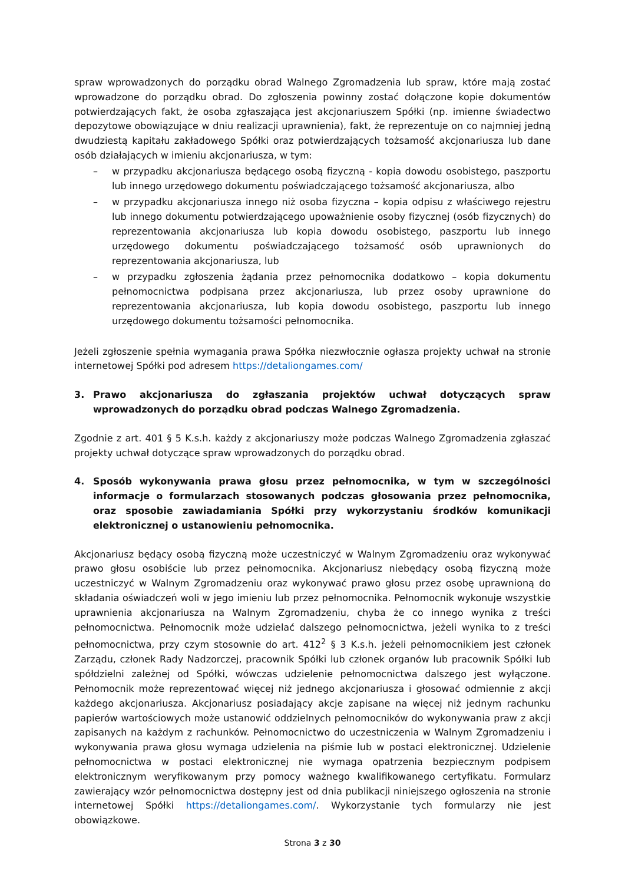spraw wprowadzonych do porządku obrad Walnego Zgromadzenia lub spraw, które mają zostać wprowadzone do porządku obrad. Do zgłoszenia powinny zostać dołączone kopie dokumentów potwierdzających fakt, że osoba zgłaszająca jest akcjonariuszem Spółki (np. imienne świadectwo depozytowe obowiązujące w dniu realizacji uprawnienia), fakt, że reprezentuje on co najmniej jedną dwudziestą kapitału zakładowego Spółki oraz potwierdzających tożsamość akcjonariusza lub dane osób działających w imieniu akcjonariusza, w tym:
– w przypadku akcjonariusza będącego osobą fizyczną - kopia dowodu osobistego, paszportu lub innego urzędowego dokumentu poświadczającego tożsamość akcjonariusza, albo
– w przypadku akcjonariusza innego niż osoba fizyczna – kopia odpisu z właściwego rejestru lub innego dokumentu potwierdzającego upoważnienie osoby fizycznej (osób fizycznych) do reprezentowania akcjonariusza lub kopia dowodu osobistego, paszportu lub innego urzędowego dokumentu poświadczającego tożsamość osób uprawnionych do reprezentowania akcjonariusza, lub
– w przypadku zgłoszenia żądania przez pełnomocnika dodatkowo – kopia dokumentu pełnomocnictwa podpisana przez akcjonariusza, lub przez osoby uprawnione do reprezentowania akcjonariusza, lub kopia dowodu osobistego, paszportu lub innego urzędowego dokumentu tożsamości pełnomocnika.
Jeżeli zgłoszenie spełnia wymagania prawa Spółka niezwłocznie ogłasza projekty uchwał na stronie internetowej Spółki pod adresem https://detaliongames.com/
3. Prawo akcjonariusza do zgłaszania projektów uchwał dotyczących spraw wprowadzonych do porządku obrad podczas Walnego Zgromadzenia.
Zgodnie z art. 401 § 5 K.s.h. każdy z akcjonariuszy może podczas Walnego Zgromadzenia zgłaszać projekty uchwał dotyczące spraw wprowadzonych do porządku obrad.
4. Sposób wykonywania prawa głosu przez pełnomocnika, w tym w szczególności informacje o formularzach stosowanych podczas głosowania przez pełnomocnika, oraz sposobie zawiadamiania Spółki przy wykorzystaniu środków komunikacji elektronicznej o ustanowieniu pełnomocnika.
Akcjonariusz będący osobą fizyczną może uczestniczyć w Walnym Zgromadzeniu oraz wykonywać prawo głosu osobiście lub przez pełnomocnika. Akcjonariusz niebędący osobą fizyczną może uczestniczyć w Walnym Zgromadzeniu oraz wykonywać prawo głosu przez osobę uprawnioną do składania oświadczeń woli w jego imieniu lub przez pełnomocnika. Pełnomocnik wykonuje wszystkie uprawnienia akcjonariusza na Walnym Zgromadzeniu, chyba że co innego wynika z treści pełnomocnictwa. Pełnomocnik może udzielać dalszego pełnomocnictwa, jeżeli wynika to z treści pełnomocnictwa, przy czym stosownie do art. 412<sup>2</sup> § 3 K.s.h. jeżeli pełnomocnikiem jest członek Zarządu, członek Rady Nadzorczej, pracownik Spółki lub członek organów lub pracownik Spółki lub spółdzielni zależnej od Spółki, wówczas udzielenie pełnomocnictwa dalszego jest wyłączone. Pełnomocnik może reprezentować więcej niż jednego akcjonariusza i głosować odmiennie z akcji każdego akcjonariusza. Akcjonariusz posiadający akcje zapisane na więcej niż jednym rachunku papierów wartościowych może ustanowić oddzielnych pełnomocników do wykonywania praw z akcji zapisanych na każdym z rachunków. Pełnomocnictwo do uczestniczenia w Walnym Zgromadzeniu i wykonywania prawa głosu wymaga udzielenia na piśmie lub w postaci elektronicznej. Udzielenie pełnomocnictwa w postaci elektronicznej nie wymaga opatrzenia bezpiecznym podpisem elektronicznym weryfikowanym przy pomocy ważnego kwalifikowanego certyfikatu. Formularz zawierający wzór pełnomocnictwa dostępny jest od dnia publikacji niniejszego ogłoszenia na stronie internetowej Spółki https://detaliongames.com/. Wykorzystanie tych formularzy nie jest obowiązkowe.
Strona 3 z 30